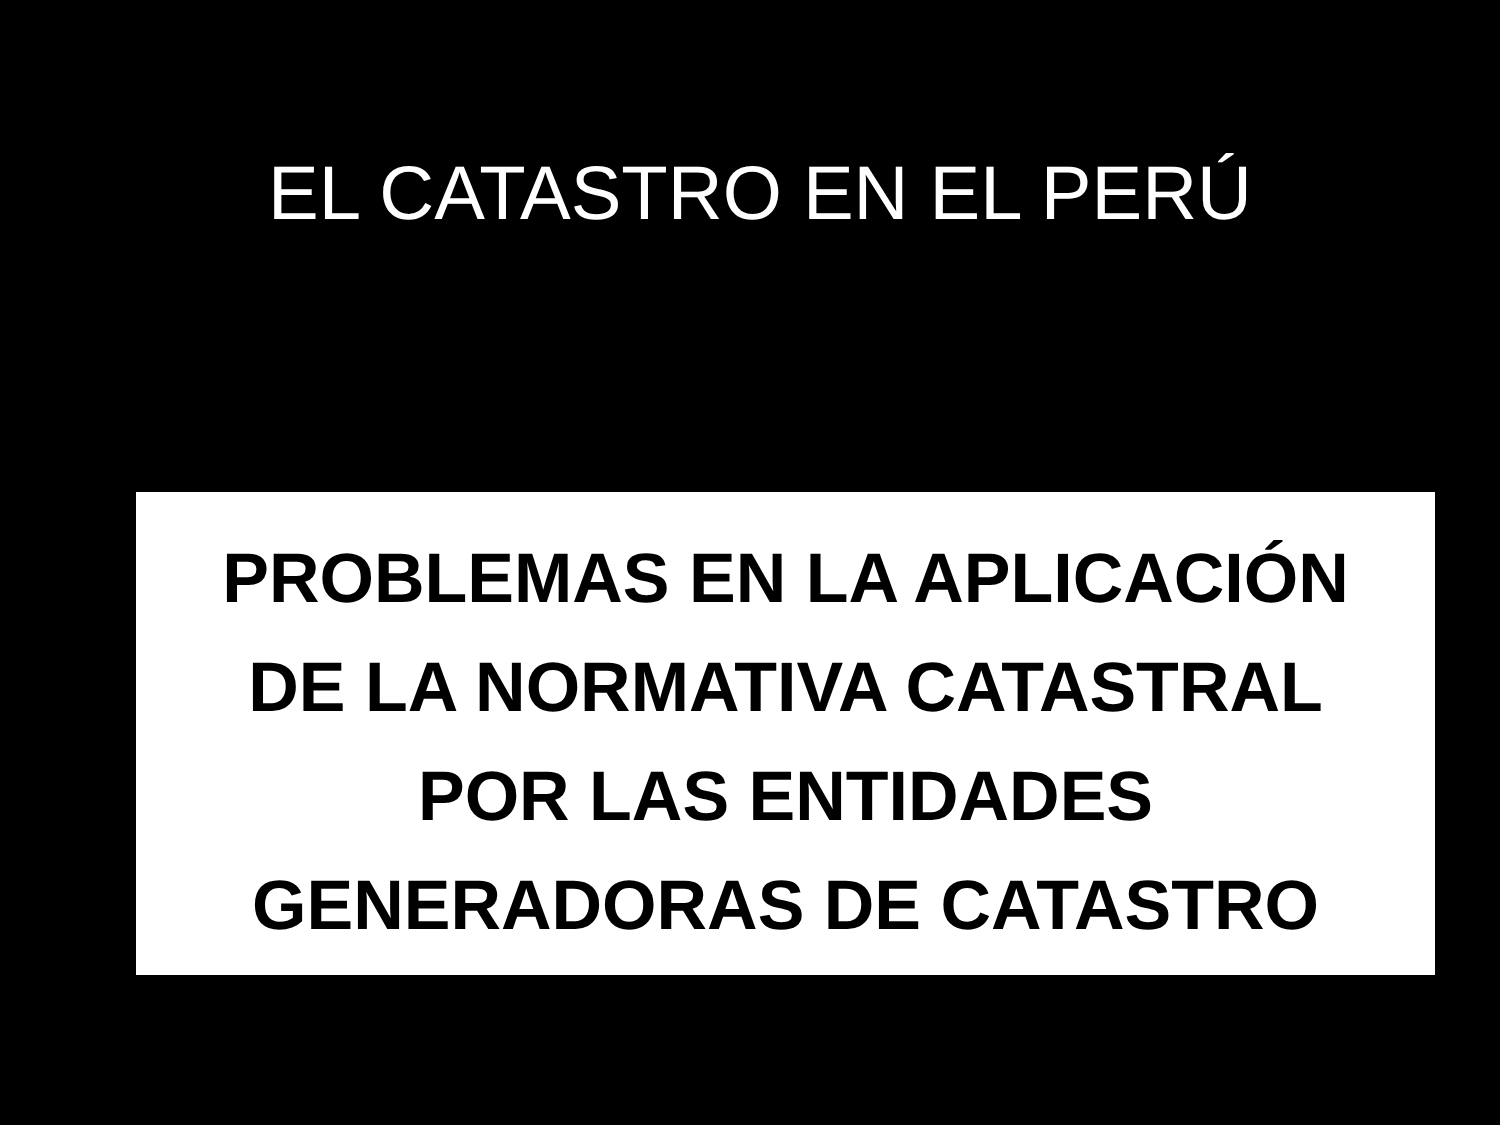EL CATASTRO EN EL PERÚ
PROBLEMAS EN LA APLICACIÓN
DE LA NORMATIVA CATASTRAL
POR LAS ENTIDADES
GENERADORAS DE CATASTRO